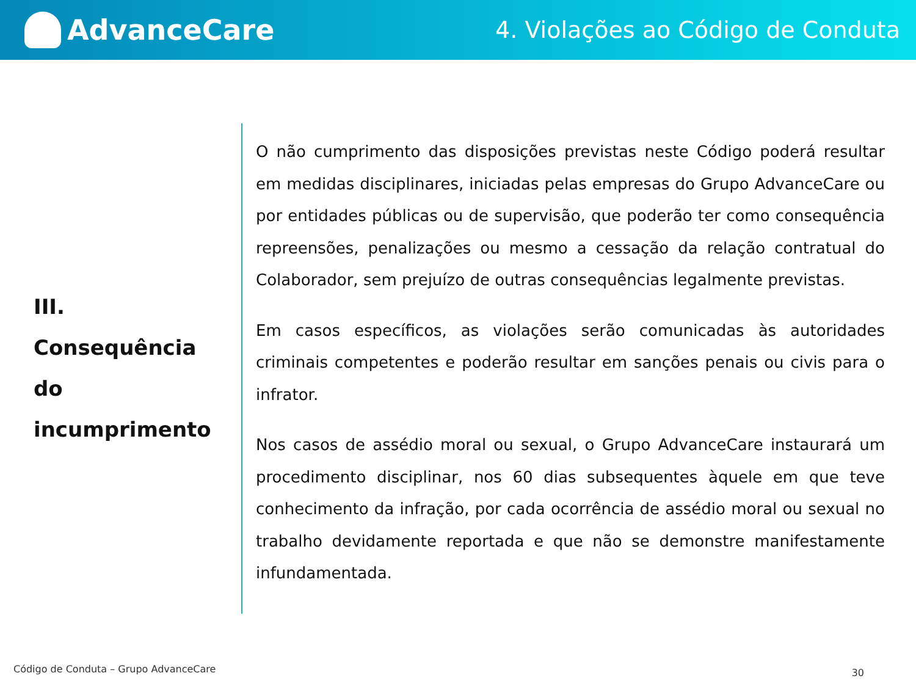AdvanceCare
4. Violações ao Código de Conduta
III.
Consequência
do
incumprimento
O não cumprimento das disposições previstas neste Código poderá resultar em medidas disciplinares, iniciadas pelas empresas do Grupo AdvanceCare ou por entidades públicas ou de supervisão, que poderão ter como consequência repreensões, penalizações ou mesmo a cessação da relação contratual do Colaborador, sem prejuízo de outras consequências legalmente previstas.
Em casos específicos, as violações serão comunicadas às autoridades criminais competentes e poderão resultar em sanções penais ou civis para o infrator.
Nos casos de assédio moral ou sexual, o Grupo AdvanceCare instaurará um procedimento disciplinar, nos 60 dias subsequentes àquele em que teve conhecimento da infração, por cada ocorrência de assédio moral ou sexual no trabalho devidamente reportada e que não se demonstre manifestamente infundamentada.
Código de Conduta – Grupo AdvanceCare
30